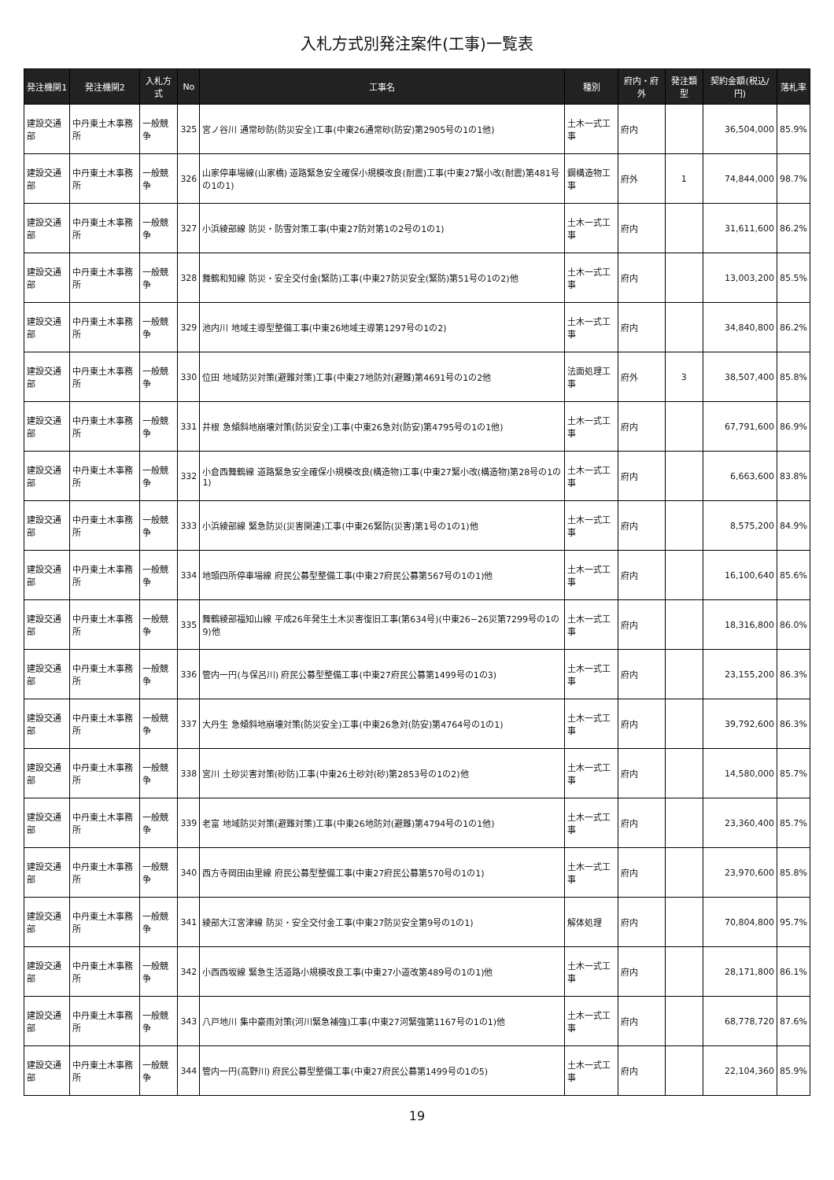入札方式別発注案件(工事)一覧表
| 発注機関1 | 発注機関2 | 入札方式 | No | 工事名 | 種別 | 府内・府外 | 発注類型 | 契約金額(税込/円) | 落札率 |
| --- | --- | --- | --- | --- | --- | --- | --- | --- | --- |
| 建設交通部 | 中丹東土木事務所 | 一般競争 | 325 | 宮ノ谷川 通常砂防(防災安全)工事(中東26通常砂(防安)第2905号の1の1他) | 土木一式工事 | 府内 | | 36,504,000 | 85.9% |
| 建設交通部 | 中丹東土木事務所 | 一般競争 | 326 | 山家停車場線(山家橋) 道路緊急安全確保小規模改良(耐震)工事(中東27緊小改(耐震)第481号の1の1) | 鋼構造物工事 | 府外 | 1 | 74,844,000 | 98.7% |
| 建設交通部 | 中丹東土木事務所 | 一般競争 | 327 | 小浜綾部線 防災・防雪対策工事(中東27防対第1の2号の1の1) | 土木一式工事 | 府内 | | 31,611,600 | 86.2% |
| 建設交通部 | 中丹東土木事務所 | 一般競争 | 328 | 舞鶴和知線 防災・安全交付金(緊防)工事(中東27防災安全(緊防)第51号の1の2)他 | 土木一式工事 | 府内 | | 13,003,200 | 85.5% |
| 建設交通部 | 中丹東土木事務所 | 一般競争 | 329 | 池内川 地域主導型整備工事(中東26地域主導第1297号の1の2) | 土木一式工事 | 府内 | | 34,840,800 | 86.2% |
| 建設交通部 | 中丹東土木事務所 | 一般競争 | 330 | 位田 地域防災対策(避難対策)工事(中東27地防対(避難)第4691号の1の2他 | 法面処理工事 | 府外 | 3 | 38,507,400 | 85.8% |
| 建設交通部 | 中丹東土木事務所 | 一般競争 | 331 | 井根 急傾斜地崩壊対策(防災安全)工事(中東26急対(防安)第4795号の1の1他) | 土木一式工事 | 府内 | | 67,791,600 | 86.9% |
| 建設交通部 | 中丹東土木事務所 | 一般競争 | 332 | 小倉西舞鶴線 道路緊急安全確保小規模改良(構造物)工事(中東27緊小改(構造物)第28号の1の1) | 土木一式工事 | 府内 | | 6,663,600 | 83.8% |
| 建設交通部 | 中丹東土木事務所 | 一般競争 | 333 | 小浜綾部線 緊急防災(災害関連)工事(中東26緊防(災害)第1号の1の1)他 | 土木一式工事 | 府内 | | 8,575,200 | 84.9% |
| 建設交通部 | 中丹東土木事務所 | 一般競争 | 334 | 地頭四所停車場線 府民公募型整備工事(中東27府民公募第567号の1の1)他 | 土木一式工事 | 府内 | | 16,100,640 | 85.6% |
| 建設交通部 | 中丹東土木事務所 | 一般競争 | 335 | 舞鶴綾部福知山線 平成26年発生土木災害復旧工事(第634号)(中東26−26災第7299号の1の9)他 | 土木一式工事 | 府内 | | 18,316,800 | 86.0% |
| 建設交通部 | 中丹東土木事務所 | 一般競争 | 336 | 管内一円(与保呂川) 府民公募型整備工事(中東27府民公募第1499号の1の3) | 土木一式工事 | 府内 | | 23,155,200 | 86.3% |
| 建設交通部 | 中丹東土木事務所 | 一般競争 | 337 | 大丹生 急傾斜地崩壊対策(防災安全)工事(中東26急対(防安)第4764号の1の1) | 土木一式工事 | 府内 | | 39,792,600 | 86.3% |
| 建設交通部 | 中丹東土木事務所 | 一般競争 | 338 | 宮川 土砂災害対策(砂防)工事(中東26土砂対(砂)第2853号の1の2)他 | 土木一式工事 | 府内 | | 14,580,000 | 85.7% |
| 建設交通部 | 中丹東土木事務所 | 一般競争 | 339 | 老富 地域防災対策(避難対策)工事(中東26地防対(避難)第4794号の1の1他) | 土木一式工事 | 府内 | | 23,360,400 | 85.7% |
| 建設交通部 | 中丹東土木事務所 | 一般競争 | 340 | 西方寺岡田由里線 府民公募型整備工事(中東27府民公募第570号の1の1) | 土木一式工事 | 府内 | | 23,970,600 | 85.8% |
| 建設交通部 | 中丹東土木事務所 | 一般競争 | 341 | 綾部大江宮津線 防災・安全交付金工事(中東27防災安全第9号の1の1) | 解体処理 | 府内 | | 70,804,800 | 95.7% |
| 建設交通部 | 中丹東土木事務所 | 一般競争 | 342 | 小西西坂線 緊急生活道路小規模改良工事(中東27小道改第489号の1の1)他 | 土木一式工事 | 府内 | | 28,171,800 | 86.1% |
| 建設交通部 | 中丹東土木事務所 | 一般競争 | 343 | 八戸地川 集中豪雨対策(河川緊急補強)工事(中東27河緊強第1167号の1の1)他 | 土木一式工事 | 府内 | | 68,778,720 | 87.6% |
| 建設交通部 | 中丹東土木事務所 | 一般競争 | 344 | 管内一円(高野川) 府民公募型整備工事(中東27府民公募第1499号の1の5) | 土木一式工事 | 府内 | | 22,104,360 | 85.9% |
19